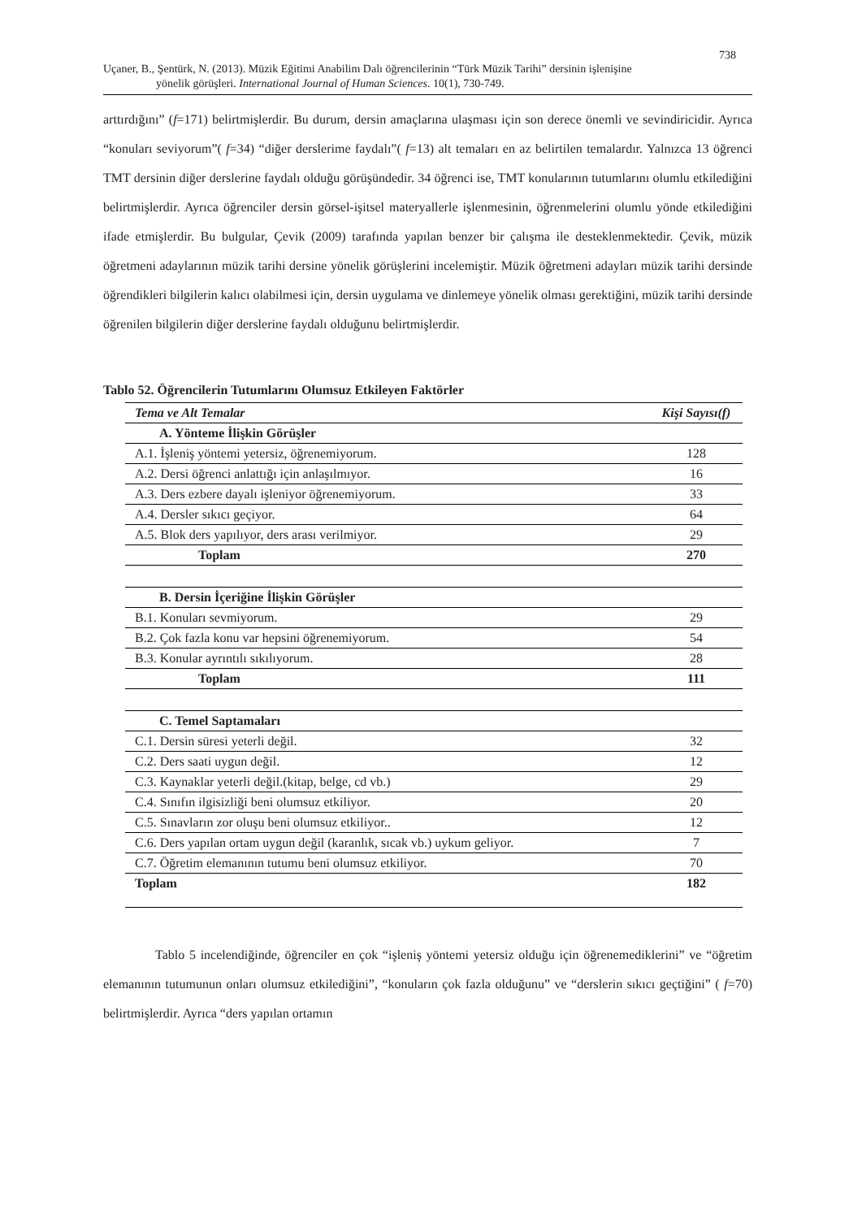738
Uçaner, B., Şentürk, N. (2013). Müzik Eğitimi Anabilim Dalı öğrencilerinin “Türk Müzik Tarihi” dersinin işlenişine
yönelik görüşleri. International Journal of Human Sciences. 10(1), 730-749.
arttırdığını” (f=171) belirtmişlerdir. Bu durum, dersin amaçlarına ulaşması için son derece önemli ve sevindiricidir. Ayrıca “konuları seviyorum”( f=34) “diğer derslerime faydalı”( f=13) alt temaları en az belirtilen temalardır. Yalnızca 13 öğrenci TMT dersinin diğer derslerine faydalı olduğu görüşündedir. 34 öğrenci ise, TMT konularının tutumlarını olumlu etkilediğini belirtmişlerdir. Ayrıca öğrenciler dersin görsel-işitsel materyallerle işlenmesinin, öğrenmelerini olumlu yönde etkilediğini ifade etmişlerdir. Bu bulgular, Çevik (2009) tarafında yapılan benzer bir çalışma ile desteklenmektedir. Çevik, müzik öğretmeni adaylarının müzik tarihi dersine yönelik görüşlerini incelemiştir. Müzik öğretmeni adayları müzik tarihi dersinde öğrendikleri bilgilerin kalıcı olabilmesi için, dersin uygulama ve dinlemeye yönelik olması gerektiğini, müzik tarihi dersinde öğrenilen bilgilerin diğer derslerine faydalı olduğunu belirtmişlerdir.
Tablo 52. Öğrencilerin Tutumlarını Olumsuz Etkileyen Faktörler
| Tema ve Alt Temalar | Kişi Sayısı(f) |
| --- | --- |
| A. Yönteme İlişkin Görüşler | |
| A.1. İşleniş yöntemi yetersiz, öğrenemiyorum. | 128 |
| A.2. Dersi öğrenci anlattığı için anlaşılmıyor. | 16 |
| A.3. Ders ezbere dayalı işleniyor öğrenemiyorum. | 33 |
| A.4. Dersler sıkıcı geçiyor. | 64 |
| A.5. Blok ders yapılıyor, ders arası verilmiyor. | 29 |
| Toplam | 270 |
| B. Dersin İçeriğine İlişkin Görüşler | |
| B.1. Konuları sevmiyorum. | 29 |
| B.2. Çok fazla konu var hepsini öğrenemiyorum. | 54 |
| B.3. Konular ayrıntılı sıkılıyorum. | 28 |
| Toplam | 111 |
| C. Temel Saptamaları | |
| C.1. Dersin süresi yeterli değil. | 32 |
| C.2. Ders saati uygun değil. | 12 |
| C.3. Kaynaklar yeterli değil.(kitap, belge, cd vb.) | 29 |
| C.4. Sınıfın ilgisizliği beni olumsuz etkiliyor. | 20 |
| C.5. Sınavların zor oluşu beni olumsuz etkiliyor.. | 12 |
| C.6. Ders yapılan ortam uygun değil (karanlık, sıcak vb.) uykum geliyor. | 7 |
| C.7. Öğretim elemanının tutumu beni olumsuz etkiliyor. | 70 |
| Toplam | 182 |
Tablo 5 incelendiğinde, öğrenciler en çok “işleniş yöntemi yetersiz olduğu için öğrenemediklerini” ve “öğretim elemanının tutumunun onları olumsuz etkilediğini”, “konuların çok fazla olduğunu” ve “derslerin sıkıcı geçtiğini” ( f=70) belirtmişlerdir. Ayrıca “ders yapılan ortamın